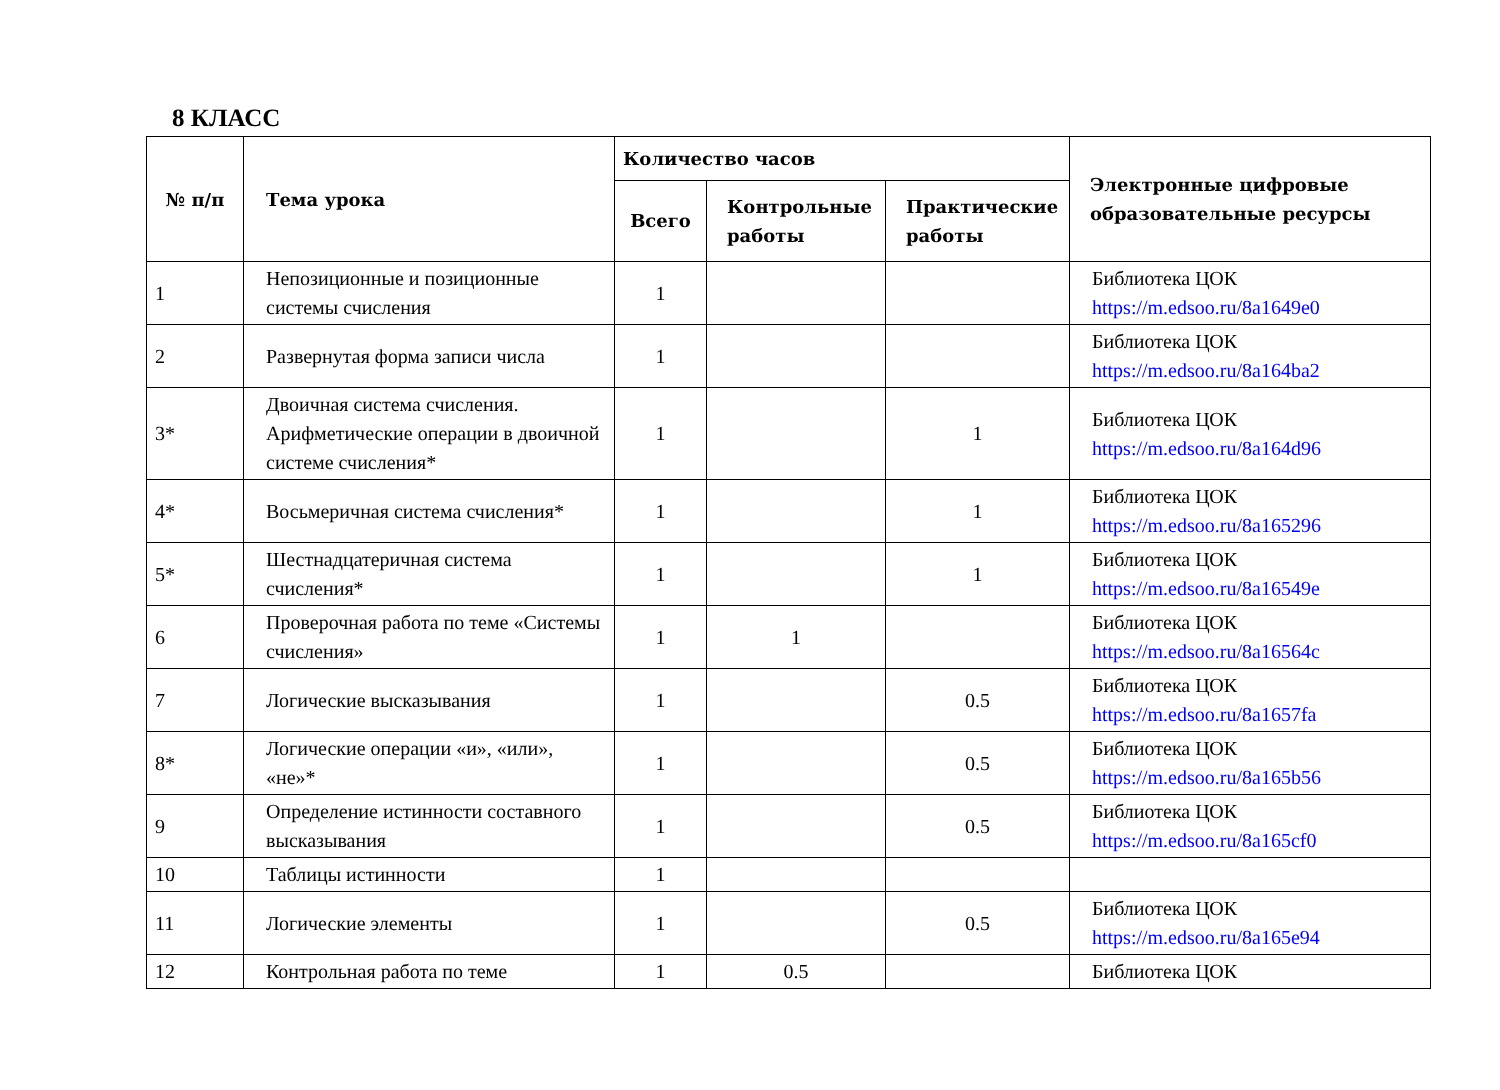8 КЛАСС
| № п/п | Тема урока | Количество часов | | | Электронные цифровые образовательные ресурсы |
| --- | --- | --- | --- | --- | --- |
| | | Всего | Контрольные работы | Практические работы | |
| 1 | Непозиционные и позиционные системы счисления | 1 | | | Библиотека ЦОК https://m.edsoo.ru/8a1649e0 |
| 2 | Развернутая форма записи числа | 1 | | | Библиотека ЦОК https://m.edsoo.ru/8a164ba2 |
| 3* | Двоичная система счисления. Арифметические операции в двоичной системе счисления* | 1 | | 1 | Библиотека ЦОК https://m.edsoo.ru/8a164d96 |
| 4* | Восьмеричная система счисления* | 1 | | 1 | Библиотека ЦОК https://m.edsoo.ru/8a165296 |
| 5* | Шестнадцатеричная система счисления* | 1 | | 1 | Библиотека ЦОК https://m.edsoo.ru/8a16549e |
| 6 | Проверочная работа по теме «Системы счисления» | 1 | 1 | | Библиотека ЦОК https://m.edsoo.ru/8a16564c |
| 7 | Логические высказывания | 1 | | 0.5 | Библиотека ЦОК https://m.edsoo.ru/8a1657fa |
| 8* | Логические операции «и», «или», «не»* | 1 | | 0.5 | Библиотека ЦОК https://m.edsoo.ru/8a165b56 |
| 9 | Определение истинности составного высказывания | 1 | | 0.5 | Библиотека ЦОК https://m.edsoo.ru/8a165cf0 |
| 10 | Таблицы истинности | 1 | | | |
| 11 | Логические элементы | 1 | | 0.5 | Библиотека ЦОК https://m.edsoo.ru/8a165e94 |
| 12 | Контрольная работа по теме | 1 | 0.5 | | Библиотека ЦОК |